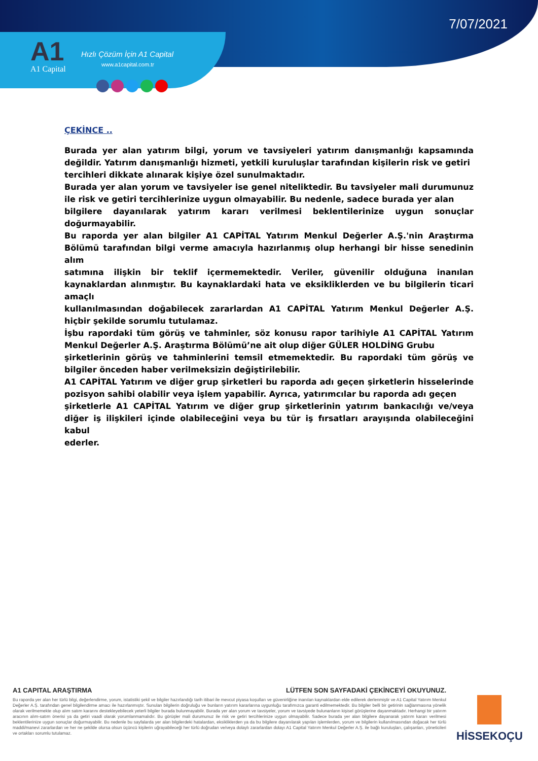7/07/2021
A1
A1 Capital
Hızlı Çözüm İçin A1 Capital
www.a1capital.com.tr
ÇEKİNCE ..
Burada yer alan yatırım bilgi, yorum ve tavsiyeleri yatırım danışmanlığı kapsamında değildir. Yatırım danışmanlığı hizmeti, yetkili kuruluşlar tarafından kişilerin risk ve getiri
tercihleri dikkate alınarak kişiye özel sunulmaktadır.
Burada yer alan yorum ve tavsiyeler ise genel niteliktedir. Bu tavsiyeler mali durumunuz ile risk ve getiri tercihlerinize uygun olmayabilir. Bu nedenle, sadece burada yer alan
bilgilere dayanılarak yatırım kararı verilmesi beklentilerinize uygun sonuçlar doğurmayabilir.
Bu raporda yer alan bilgiler A1 CAPİTAL Yatırım Menkul Değerler A.Ş.'nin Araştırma Bölümü tarafından bilgi verme amacıyla hazırlanmış olup herhangi bir hisse senedinin alım
satımına ilişkin bir teklif içermemektedir. Veriler, güvenilir olduğuna inanılan kaynaklardan alınmıştır. Bu kaynaklardaki hata ve eksikliklerden ve bu bilgilerin ticari amaçlı
kullanılmasından doğabilecek zararlardan A1 CAPİTAL Yatırım Menkul Değerler A.Ş. hiçbir şekilde sorumlu tutulamaz.
İşbu rapordaki tüm görüş ve tahminler, söz konusu rapor tarihiyle A1 CAPİTAL Yatırım Menkul Değerler A.Ş. Araştırma Bölümü’ne ait olup diğer GÜLER HOLDİNG Grubu
şirketlerinin görüş ve tahminlerini temsil etmemektedir. Bu rapordaki tüm görüş ve bilgiler önceden haber verilmeksizin değiştirilebilir.
A1 CAPİTAL Yatırım ve diğer grup şirketleri bu raporda adı geçen şirketlerin hisselerinde pozisyon sahibi olabilir veya işlem yapabilir. Ayrıca, yatırımcılar bu raporda adı geçen
şirketlerle A1 CAPİTAL Yatırım ve diğer grup şirketlerinin yatırım bankacılığı ve/veya diğer iş ilişkileri içinde olabileceğini veya bu tür iş fırsatları arayışında olabileceğini kabul
ederler.
A1 CAPITAL ARAŞTIRMA LÜTFEN SON SAYFADAKİ ÇEKİNCEYİ OKUYUNUZ.
Bu raporda yer alan her türlü bilgi, değerlendirme, yorum, istatistiki şekil ve bilgiler hazırlandığı tarih itibari ile mevcut piyasa koşulları ve güvenirliğine inanılan kaynaklardan elde edilerek derlenmiştir ve A1 Capital Yatırım Menkul Değerler A.Ş. tarafından genel bilgilendirme amacı ile hazırlanmıştır. Sunulan bilgilerin doğruluğu ve bunların yatırım kararlarına uygunluğu tarafımızca garanti edilmemektedir. Bu bilgiler belli bir getirinin sağlanmasına yönelik olarak verilmemekte olup alım satım kararını destekleyebilecek yeterli bilgiler burada bulunmayabilir. Burada yer alan yorum ve tavsiyeler, yorum ve tavsiyede bulunanların kişisel görüşlerine dayanmaktadır. Herhangi bir yatırım aracının alım-satım önerisi ya da getiri vaadi olarak yorumlanmamalıdır. Bu görüşler mali durumunuz ile risk ve getiri tercihlerinize uygun olmayabilir. Sadece burada yer alan bilgilere dayanarak yatırım kararı verilmesi beklentilerinize uygun sonuçlar doğurmayabilir. Bu nedenle bu sayfalarda yer alan bilgilerdeki hatalardan, eksikliklerden ya da bu bilgilere dayanılarak yapılan işlemlerden, yorum ve bilgilerin kullanılmasından doğacak her türlü maddi/manevi zararlardan ve her ne şekilde olursa olsun üçüncü kişilerin uğrayabileceği her türlü doğrudan ve/veya dolaylı zararlardan dolayı A1 Capital Yatırım Menkul Değerler A.Ş. ile bağlı kuruluşları, çalışanları, yöneticileri ve ortakları sorumlu tutulamaz.
HİSSEKOÇU